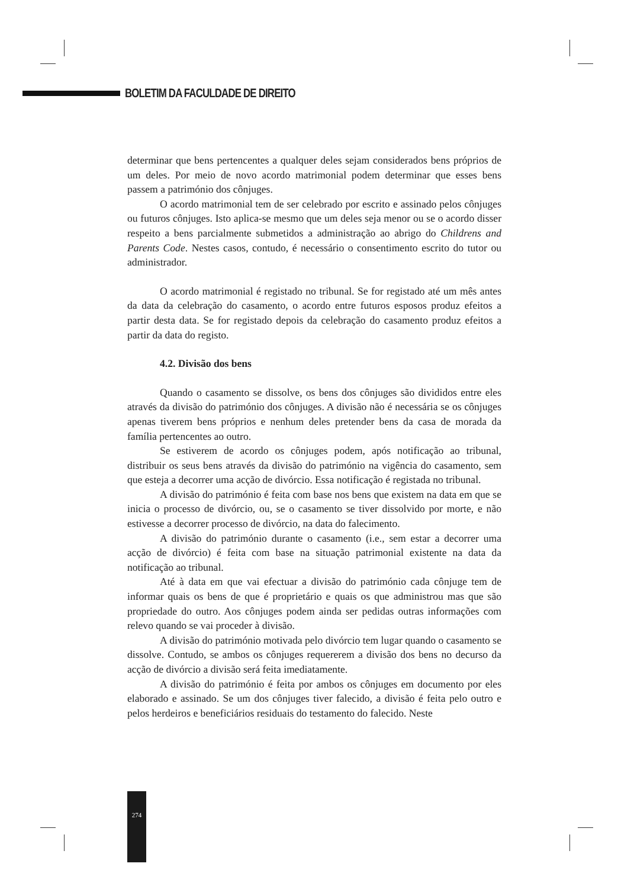BOLETIM DA FACULDADE DE DIREITO
determinar que bens pertencentes a qualquer deles sejam considerados bens próprios de um deles. Por meio de novo acordo matrimonial podem determinar que esses bens passem a património dos cônjuges.
O acordo matrimonial tem de ser celebrado por escrito e assinado pelos cônjuges ou futuros cônjuges. Isto aplica-se mesmo que um deles seja menor ou se o acordo disser respeito a bens parcialmente submetidos a administração ao abrigo do Childrens and Parents Code. Nestes casos, contudo, é necessário o consentimento escrito do tutor ou administrador.
O acordo matrimonial é registado no tribunal. Se for registado até um mês antes da data da celebração do casamento, o acordo entre futuros esposos produz efeitos a partir desta data. Se for registado depois da celebração do casamento produz efeitos a partir da data do registo.
4.2. Divisão dos bens
Quando o casamento se dissolve, os bens dos cônjuges são divididos entre eles através da divisão do património dos cônjuges. A divisão não é necessária se os cônjuges apenas tiverem bens próprios e nenhum deles pretender bens da casa de morada da família pertencentes ao outro.
Se estiverem de acordo os cônjuges podem, após notificação ao tribunal, distribuir os seus bens através da divisão do património na vigência do casamento, sem que esteja a decorrer uma acção de divórcio. Essa notificação é registada no tribunal.
A divisão do património é feita com base nos bens que existem na data em que se inicia o processo de divórcio, ou, se o casamento se tiver dissolvido por morte, e não estivesse a decorrer processo de divórcio, na data do falecimento.
A divisão do património durante o casamento (i.e., sem estar a decorrer uma acção de divórcio) é feita com base na situação patrimonial existente na data da notificação ao tribunal.
Até à data em que vai efectuar a divisão do património cada cônjuge tem de informar quais os bens de que é proprietário e quais os que administrou mas que são propriedade do outro. Aos cônjuges podem ainda ser pedidas outras informações com relevo quando se vai proceder à divisão.
A divisão do património motivada pelo divórcio tem lugar quando o casamento se dissolve. Contudo, se ambos os cônjuges requererem a divisão dos bens no decurso da acção de divórcio a divisão será feita imediatamente.
A divisão do património é feita por ambos os cônjuges em documento por eles elaborado e assinado. Se um dos cônjuges tiver falecido, a divisão é feita pelo outro e pelos herdeiros e beneficiários residuais do testamento do falecido. Neste
274